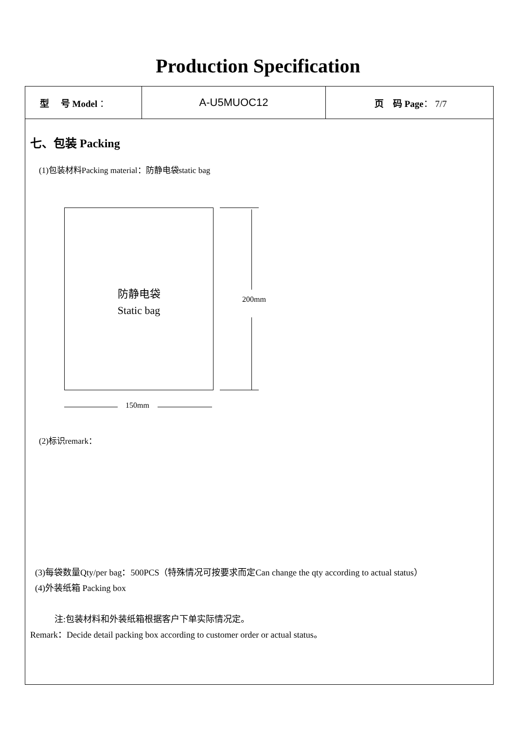Production Specification
| 型 号 Model ： | A-U5MUOC12 | 页 码 Page ： 7/7 |
七、包装 Packing
(1)包装材料Packing material：防静电袋static bag
防静电袋
Static bag
200mm
150mm
(2)标识remark：
(3)每袋数量Qty/per bag：500PCS（特殊情况可按要求而定Can change the qty according to actual status）
(4)外装纸箱 Packing box
注:包装材料和外装纸箱根据客户下单实际情况定。
Remark：Decide detail packing box according to customer order or actual status。